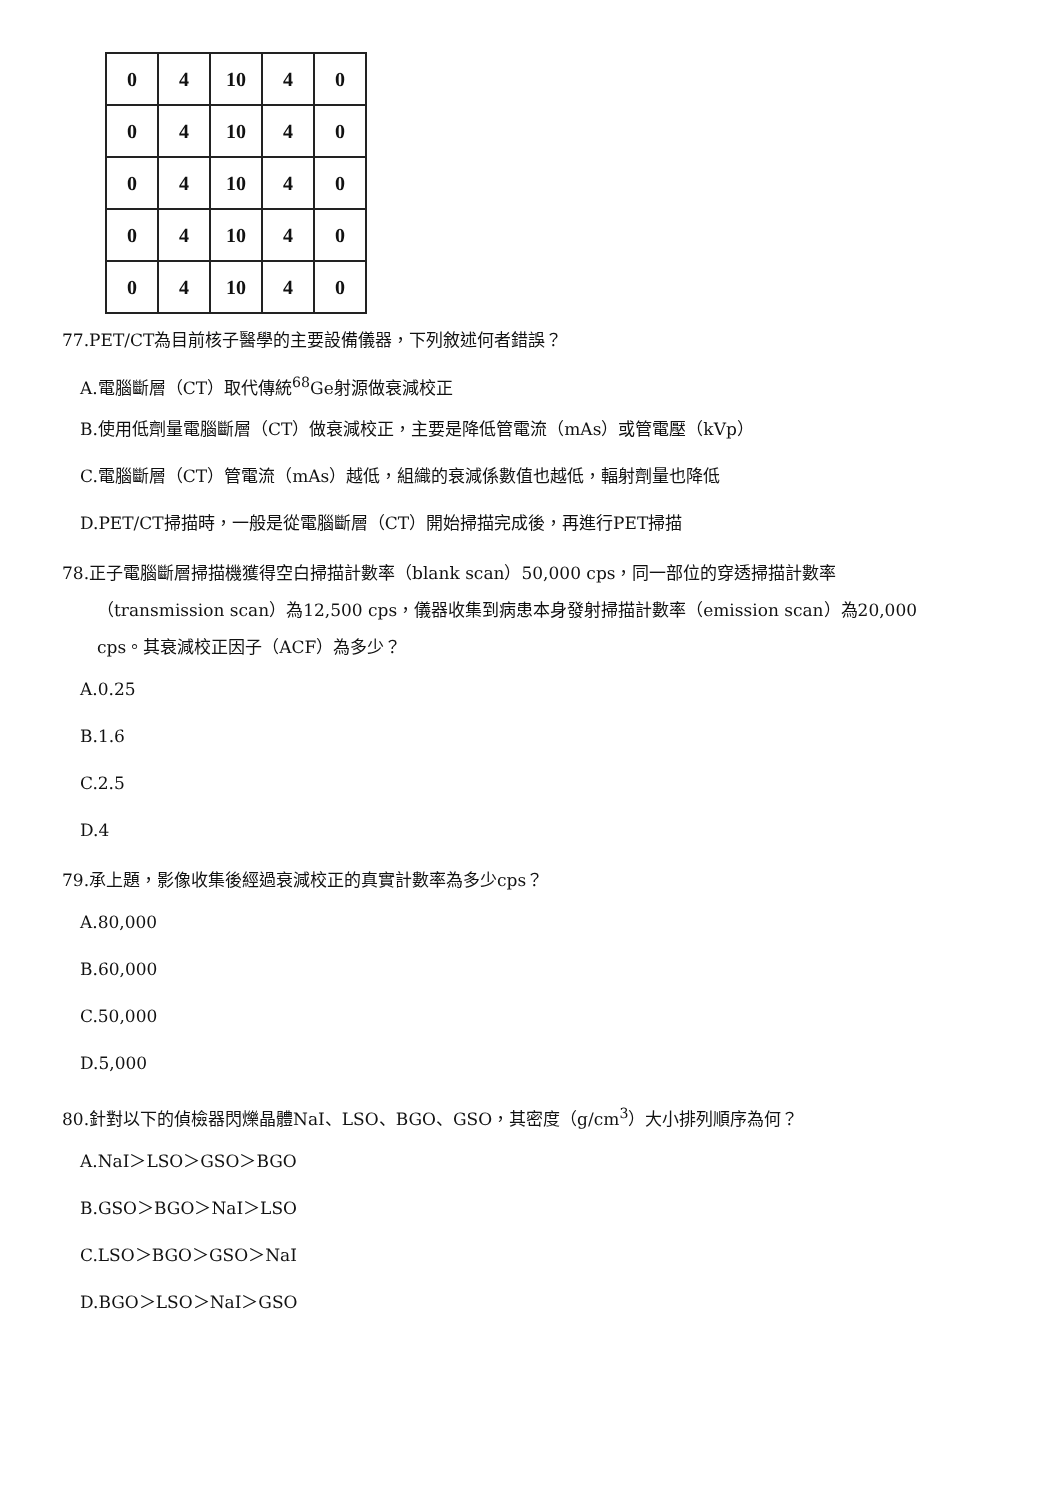| 0 | 4 | 10 | 4 | 0 |
| 0 | 4 | 10 | 4 | 0 |
| 0 | 4 | 10 | 4 | 0 |
| 0 | 4 | 10 | 4 | 0 |
| 0 | 4 | 10 | 4 | 0 |
77.PET/CT為目前核子醫學的主要設備儀器，下列敘述何者錯誤？
A.電腦斷層（CT）取代傳統<sup>68</sup>Ge射源做衰減校正
B.使用低劑量電腦斷層（CT）做衰減校正，主要是降低管電流（mAs）或管電壓（kVp）
C.電腦斷層（CT）管電流（mAs）越低，組織的衰減係數值也越低，輻射劑量也降低
D.PET/CT掃描時，一般是從電腦斷層（CT）開始掃描完成後，再進行PET掃描
78.正子電腦斷層掃描機獲得空白掃描計數率（blank scan）50,000 cps，同一部位的穿透掃描計數率
（transmission scan）為12,500 cps，儀器收集到病患本身發射掃描計數率（emission scan）為20,000
cps。其衰減校正因子（ACF）為多少？
A.0.25
B.1.6
C.2.5
D.4
79.承上題，影像收集後經過衰減校正的真實計數率為多少cps？
A.80,000
B.60,000
C.50,000
D.5,000
80.針對以下的偵檢器閃爍晶體NaI、LSO、BGO、GSO，其密度（g/cm<sup>3</sup>）大小排列順序為何？
A.NaI＞LSO＞GSO＞BGO
B.GSO＞BGO＞NaI＞LSO
C.LSO＞BGO＞GSO＞NaI
D.BGO＞LSO＞NaI＞GSO